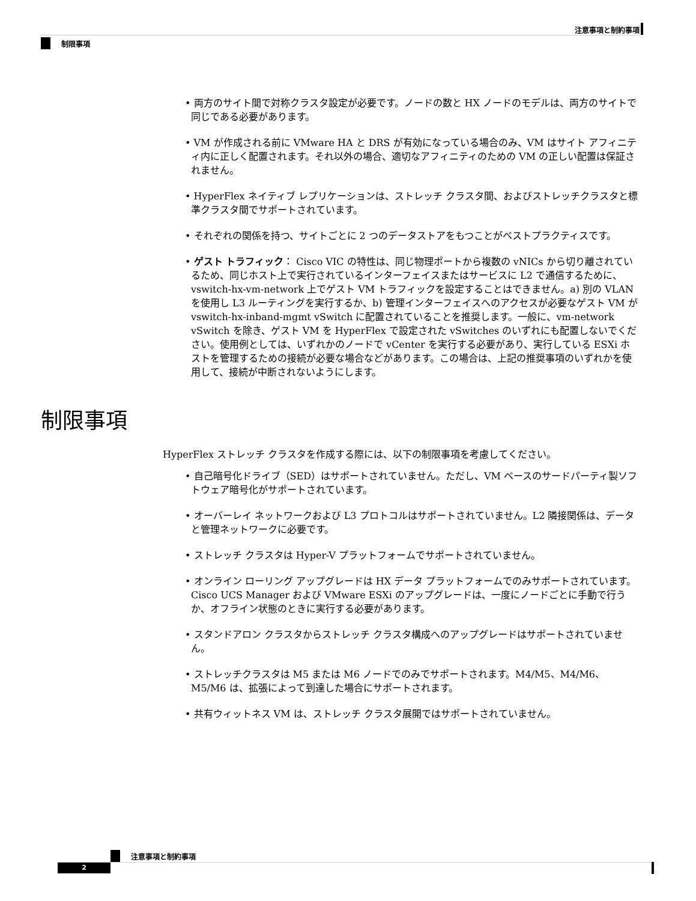注意事項と制約事項
制限事項
• 両方のサイト間で対称クラスタ設定が必要です。ノードの数と HX ノードのモデルは、両方のサイトで同じである必要があります。
• VM が作成される前に VMware HA と DRS が有効になっている場合のみ、VM はサイト アフィニティ内に正しく配置されます。それ以外の場合、適切なアフィニティのための VM の正しい配置は保証されません。
• HyperFlex ネイティブ レプリケーションは、ストレッチ クラスタ間、およびストレッチクラスタと標準クラスタ間でサポートされています。
• それぞれの関係を持つ、サイトごとに 2 つのデータストアをもつことがベストプラクティスです。
• ゲスト トラフィック： Cisco VIC の特性は、同じ物理ポートから複数の vNICs から切り離されているため、同じホスト上で実行されているインターフェイスまたはサービスに L2 で通信するために、vswitch-hx-vm-network 上でゲスト VM トラフィックを設定することはできません。a) 別の VLAN を使用し L3 ルーティングを実行するか、b) 管理インターフェイスへのアクセスが必要なゲスト VM が vswitch-hx-inband-mgmt vSwitch に配置されていることを推奨します。一般に、vm-network vSwitch を除き、ゲスト VM を HyperFlex で設定された vSwitches のいずれにも配置しないでください。使用例としては、いずれかのノードで vCenter を実行する必要があり、実行している ESXi ホストを管理するための接続が必要な場合などがあります。この場合は、上記の推奨事項のいずれかを使用して、接続が中断されないようにします。
制限事項
HyperFlex ストレッチ クラスタを作成する際には、以下の制限事項を考慮してください。
• 自己暗号化ドライブ（SED）はサポートされていません。ただし、VM ベースのサードパーティ製ソフトウェア暗号化がサポートされています。
• オーバーレイ ネットワークおよび L3 プロトコルはサポートされていません。L2 隣接関係は、データと管理ネットワークに必要です。
• ストレッチ クラスタは Hyper-V プラットフォームでサポートされていません。
• オンライン ローリング アップグレードは HX データ プラットフォームでのみサポートされています。Cisco UCS Manager および VMware ESXi のアップグレードは、一度にノードごとに手動で行うか、オフライン状態のときに実行する必要があります。
• スタンドアロン クラスタからストレッチ クラスタ構成へのアップグレードはサポートされていません。
• ストレッチクラスタは M5 または M6 ノードでのみでサポートされます。M4/M5、M4/M6、M5/M6 は、拡張によって到達した場合にサポートされます。
• 共有ウィットネス VM は、ストレッチ クラスタ展開ではサポートされていません。
注意事項と制約事項
2